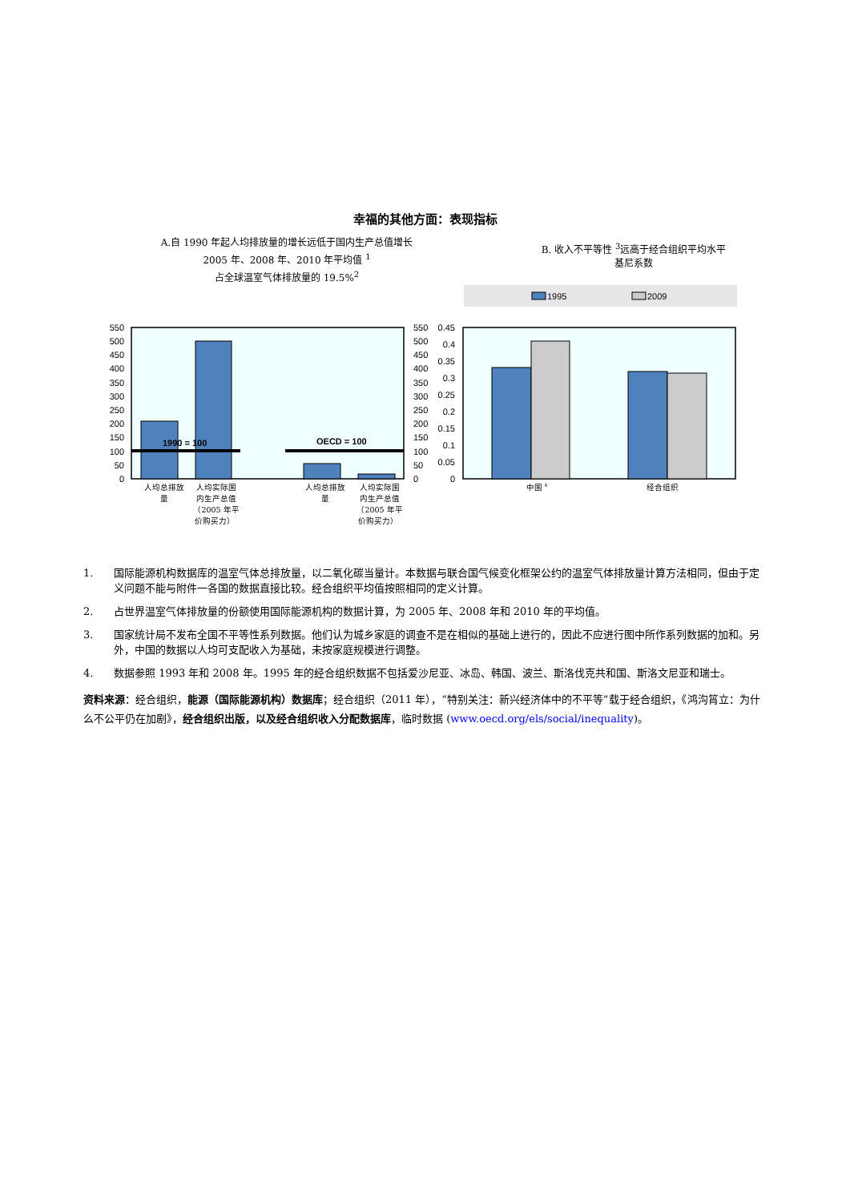幸福的其他方面：表现指标
A.自 1990 年起人均排放量的增长远低于国内生产总值增长
2005 年、2008 年、2010 年平均值 <sup>1</sup>
占全球温室气体排放量的 19.5%<sup>2</sup>
B. 收入不平等性 <sup>3</sup>远高于经合组织平均水平
基尼系数
1995
2009
0
50
100
150
200
250
300
350
400
450
500
550
0
0.05
0.1
0.15
0.2
0.25
0.3
0.35
0.4
0.45
0
50
100
150
200
250
300
350
400
450
500
550
1990 = 100
OECD = 100
人均总排放
量
人均实际国
内生产总值
（2005 年平
价购买力）
人均总排放
量
人均实际国
内生产总值
（2005 年平
价购买力）
中国 4
经合组织
1. 国际能源机构数据库的温室气体总排放量，以二氧化碳当量计。本数据与联合国气候变化框架公约的温室气体排放量计算方法相同，但由于定义问题不能与附件一各国的数据直接比较。经合组织平均值按照相同的定义计算。
2. 占世界温室气体排放量的份额使用国际能源机构的数据计算，为 2005 年、2008 年和 2010 年的平均值。
3. 国家统计局不发布全国不平等性系列数据。他们认为城乡家庭的调查不是在相似的基础上进行的，因此不应进行图中所作系列数据的加和。另外，中国的数据以人均可支配收入为基础，未按家庭规模进行调整。
4. 数据参照 1993 年和 2008 年。1995 年的经合组织数据不包括爱沙尼亚、冰岛、韩国、波兰、斯洛伐克共和国、斯洛文尼亚和瑞士。
资料来源：经合组织，能源（国际能源机构）数据库；经合组织（2011 年），“特别关注：新兴经济体中的不平等”载于经合组织，《鸿沟筲立：为什么不公平仍在加剧》，经合组织出版，以及经合组织收入分配数据库，临时数据 (www.oecd.org/els/social/inequality)。